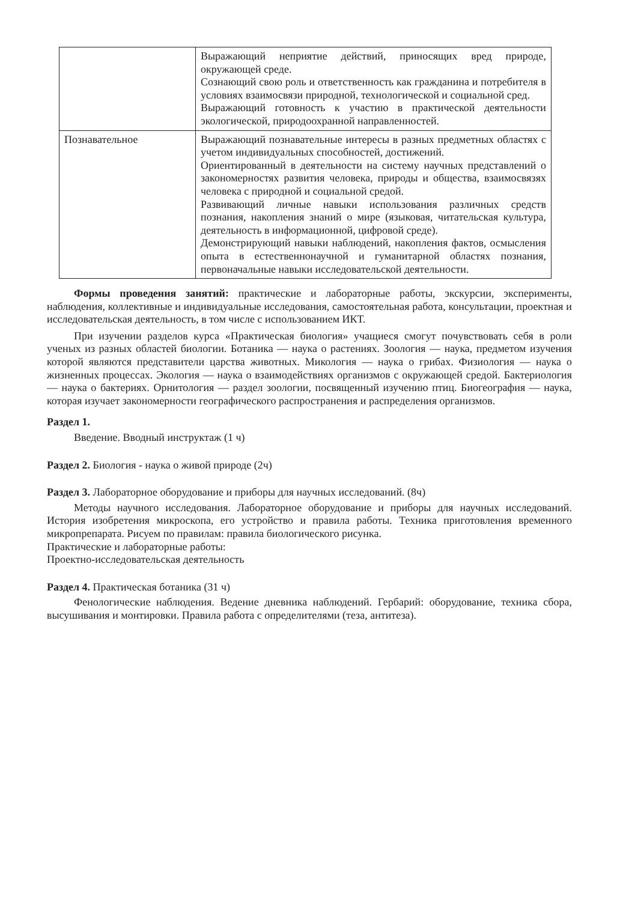| | Выражающий неприятие действий, приносящих вред природе, окружающей среде. Сознающий свою роль и ответственность как гражданина и потребителя в условиях взаимосвязи природной, технологической и социальной сред. Выражающий готовность к участию в практической деятельности экологической, природоохранной направленностей. |
| Познавательное | Выражающий познавательные интересы в разных предметных областях с учетом индивидуальных способностей, достижений. Ориентированный в деятельности на систему научных представлений о закономерностях развития человека, природы и общества, взаимосвязях человека с природной и социальной средой. Развивающий личные навыки использования различных средств познания, накопления знаний о мире (языковая, читательская культура, деятельность в информационной, цифровой среде). Демонстрирующий навыки наблюдений, накопления фактов, осмысления опыта в естественнонаучной и гуманитарной областях познания, первоначальные навыки исследовательской деятельности. |
Формы проведения занятий: практические и лабораторные работы, экскурсии, эксперименты, наблюдения, коллективные и индивидуальные исследования, самостоятельная работа, консультации, проектная и исследовательская деятельность, в том числе с использованием ИКТ.
При изучении разделов курса «Практическая биология» учащиеся смогут почувствовать себя в роли ученых из разных областей биологии. Ботаника — наука о растениях. Зоология — наука, предметом изучения которой являются представители царства животных. Микология — наука о грибах. Физиология — наука о жизненных процессах. Экология — наука о взаимодействиях организмов с окружающей средой. Бактериология — наука о бактериях. Орнитология — раздел зоологии, посвященный изучению птиц. Биогеография — наука, которая изучает закономерности географического распространения и распределения организмов.
Раздел 1.
Введение. Вводный инструктаж (1 ч)
Раздел 2. Биология - наука о живой природе (2ч)
Раздел 3. Лабораторное оборудование и приборы для научных исследований. (8ч)
Методы научного исследования. Лабораторное оборудование и приборы для научных исследований. История изобретения микроскопа, его устройство и правила работы. Техника приготовления временного микропрепарата. Рисуем по правилам: правила биологического рисунка.
Практические и лабораторные работы:
Проектно-исследовательская деятельность
Раздел 4. Практическая ботаника (31 ч)
Фенологические наблюдения. Ведение дневника наблюдений. Гербарий: оборудование, техника сбора, высушивания и монтировки. Правила работа с определителями (теза, антитеза).